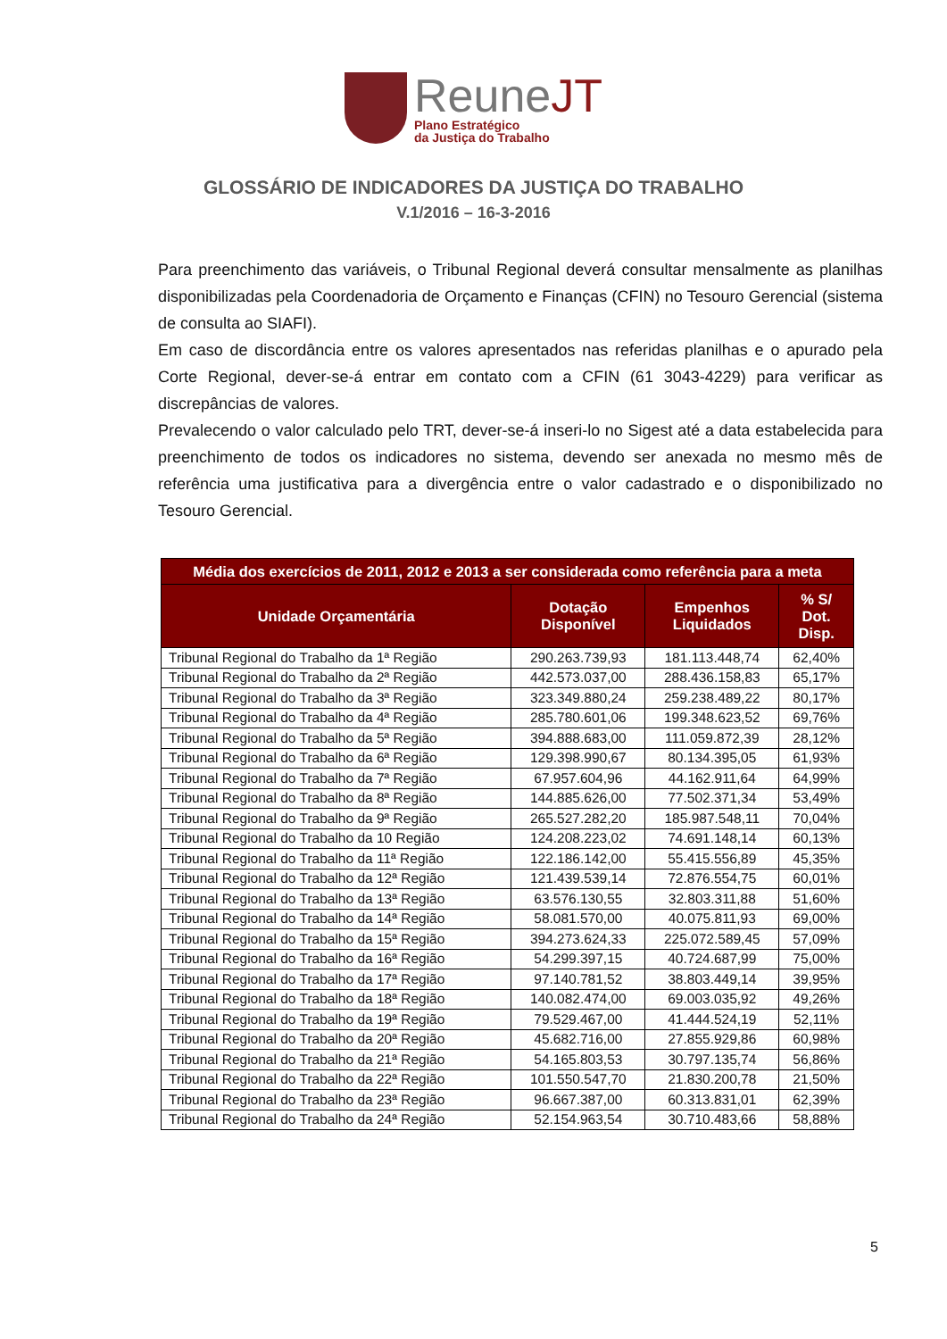ReuneJT
Plano Estratégico
da Justiça do Trabalho
GLOSSÁRIO DE INDICADORES DA JUSTIÇA DO TRABALHO
V.1/2016 – 16-3-2016
Para preenchimento das variáveis, o Tribunal Regional deverá consultar mensalmente as planilhas disponibilizadas pela Coordenadoria de Orçamento e Finanças (CFIN) no Tesouro Gerencial (sistema de consulta ao SIAFI).
Em caso de discordância entre os valores apresentados nas referidas planilhas e o apurado pela Corte Regional, dever-se-á entrar em contato com a CFIN (61 3043-4229) para verificar as discrepâncias de valores.
Prevalecendo o valor calculado pelo TRT, dever-se-á inseri-lo no Sigest até a data estabelecida para preenchimento de todos os indicadores no sistema, devendo ser anexada no mesmo mês de referência uma justificativa para a divergência entre o valor cadastrado e o disponibilizado no Tesouro Gerencial.
| Média dos exercícios de 2011, 2012 e 2013 a ser considerada como referência para a meta | | | |
| --- | --- | --- | --- |
| Unidade Orçamentária | Dotação Disponível | Empenhos Liquidados | % S/ Dot. Disp. |
| Tribunal Regional do Trabalho da 1ª Região | 290.263.739,93 | 181.113.448,74 | 62,40% |
| Tribunal Regional do Trabalho da 2ª Região | 442.573.037,00 | 288.436.158,83 | 65,17% |
| Tribunal Regional do Trabalho da 3ª Região | 323.349.880,24 | 259.238.489,22 | 80,17% |
| Tribunal Regional do Trabalho da 4ª Região | 285.780.601,06 | 199.348.623,52 | 69,76% |
| Tribunal Regional do Trabalho da 5ª Região | 394.888.683,00 | 111.059.872,39 | 28,12% |
| Tribunal Regional do Trabalho da 6ª Região | 129.398.990,67 | 80.134.395,05 | 61,93% |
| Tribunal Regional do Trabalho da 7ª Região | 67.957.604,96 | 44.162.911,64 | 64,99% |
| Tribunal Regional do Trabalho da 8ª Região | 144.885.626,00 | 77.502.371,34 | 53,49% |
| Tribunal Regional do Trabalho da 9ª Região | 265.527.282,20 | 185.987.548,11 | 70,04% |
| Tribunal Regional do Trabalho da 10 Região | 124.208.223,02 | 74.691.148,14 | 60,13% |
| Tribunal Regional do Trabalho da 11ª Região | 122.186.142,00 | 55.415.556,89 | 45,35% |
| Tribunal Regional do Trabalho da 12ª Região | 121.439.539,14 | 72.876.554,75 | 60,01% |
| Tribunal Regional do Trabalho da 13ª Região | 63.576.130,55 | 32.803.311,88 | 51,60% |
| Tribunal Regional do Trabalho da 14ª Região | 58.081.570,00 | 40.075.811,93 | 69,00% |
| Tribunal Regional do Trabalho da 15ª Região | 394.273.624,33 | 225.072.589,45 | 57,09% |
| Tribunal Regional do Trabalho da 16ª Região | 54.299.397,15 | 40.724.687,99 | 75,00% |
| Tribunal Regional do Trabalho da 17ª Região | 97.140.781,52 | 38.803.449,14 | 39,95% |
| Tribunal Regional do Trabalho da 18ª Região | 140.082.474,00 | 69.003.035,92 | 49,26% |
| Tribunal Regional do Trabalho da 19ª Região | 79.529.467,00 | 41.444.524,19 | 52,11% |
| Tribunal Regional do Trabalho da 20ª Região | 45.682.716,00 | 27.855.929,86 | 60,98% |
| Tribunal Regional do Trabalho da 21ª Região | 54.165.803,53 | 30.797.135,74 | 56,86% |
| Tribunal Regional do Trabalho da 22ª Região | 101.550.547,70 | 21.830.200,78 | 21,50% |
| Tribunal Regional do Trabalho da 23ª Região | 96.667.387,00 | 60.313.831,01 | 62,39% |
| Tribunal Regional do Trabalho da 24ª Região | 52.154.963,54 | 30.710.483,66 | 58,88% |
5